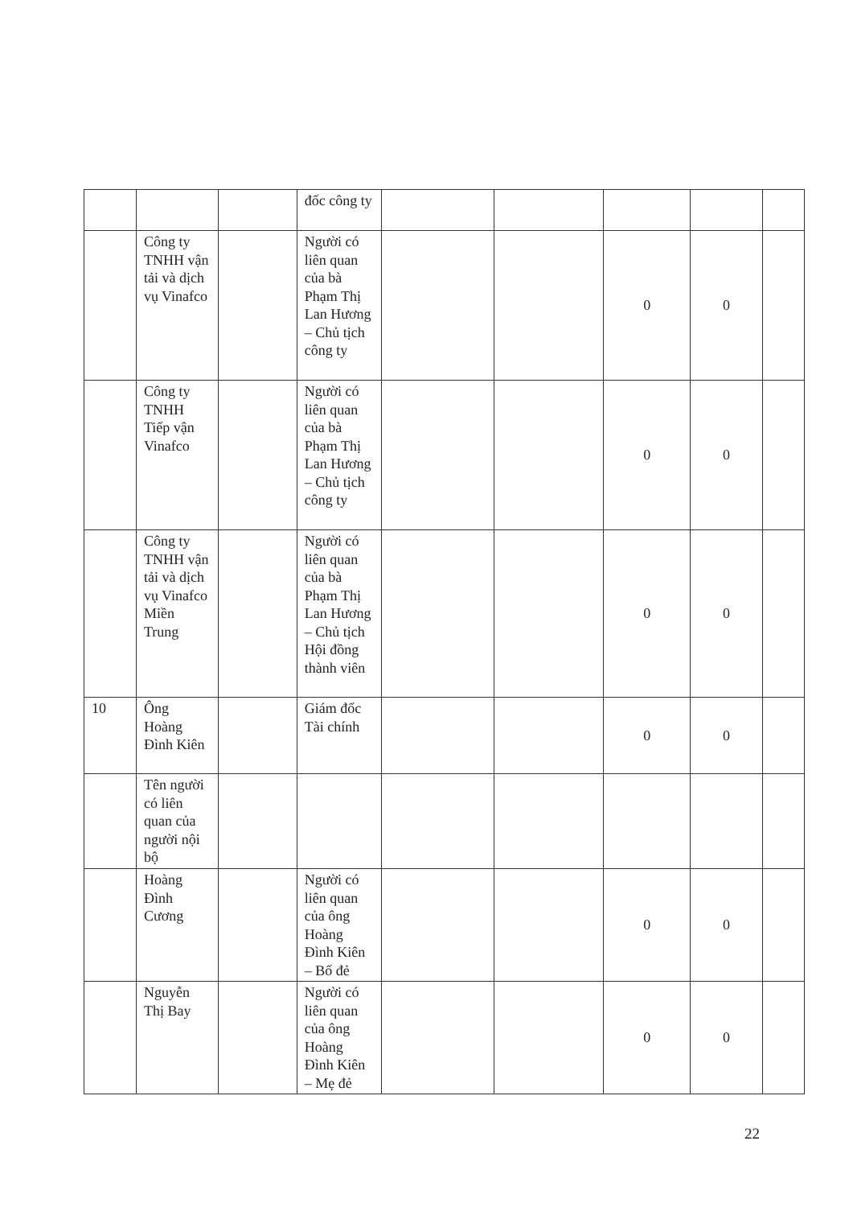| | | | đốc công ty | | | | | |
| | Công ty TNHH vận tải và dịch vụ Vinafco | | Người có liên quan của bà Phạm Thị Lan Hương – Chủ tịch công ty | | | 0 | 0 | |
| | Công ty TNHH Tiếp vận Vinafco | | Người có liên quan của bà Phạm Thị Lan Hương – Chủ tịch công ty | | | 0 | 0 | |
| | Công ty TNHH vận tải và dịch vụ Vinafco Miền Trung | | Người có liên quan của bà Phạm Thị Lan Hương – Chủ tịch Hội đồng thành viên | | | 0 | 0 | |
| 10 | Ông Hoàng Đình Kiên | | Giám đốc Tài chính | | | 0 | 0 | |
| | Tên người có liên quan của người nội bộ | | | | | | | |
| | Hoàng Đình Cương | | Người có liên quan của ông Hoàng Đình Kiên – Bố đẻ | | | 0 | 0 | |
| | Nguyễn Thị Bay | | Người có liên quan của ông Hoàng Đình Kiên – Mẹ đẻ | | | 0 | 0 | |
22